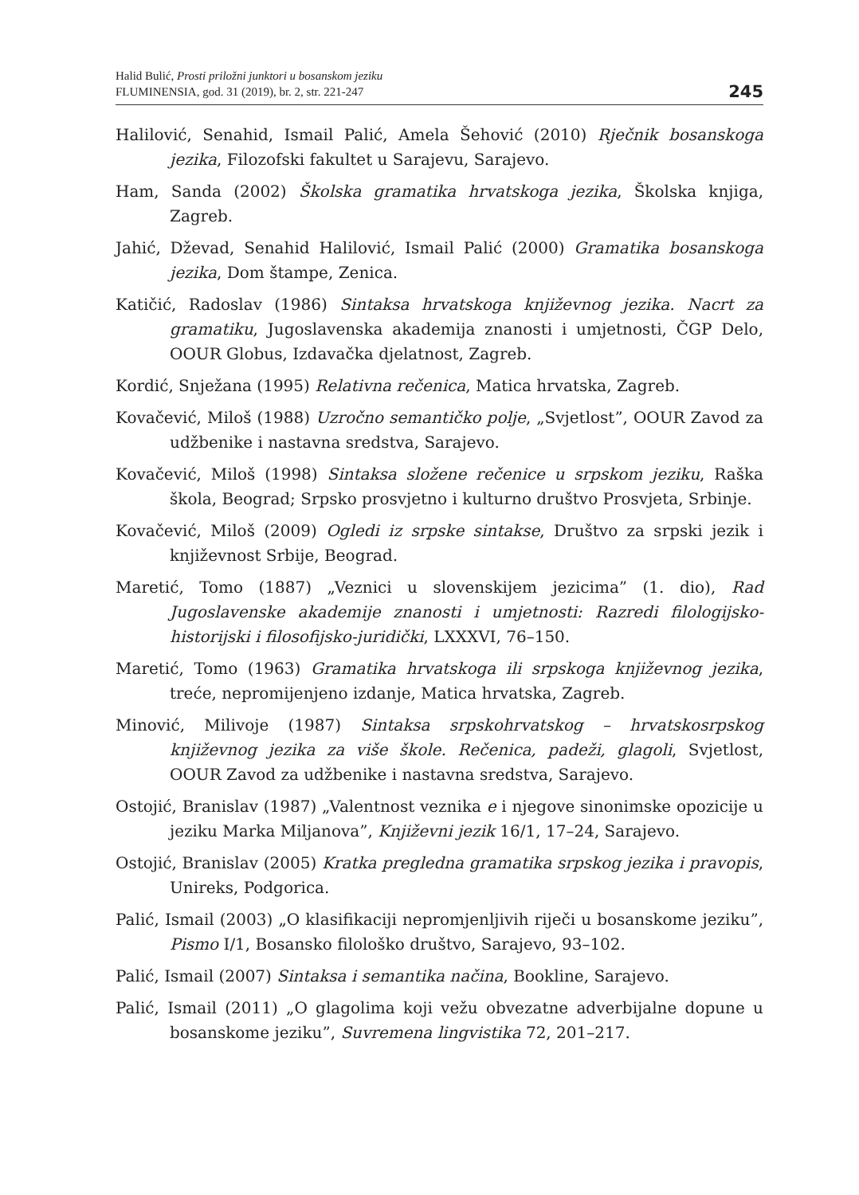Halid Bulić, Prosti priložni junktori u bosanskom jeziku
FLUMINENSIA, god. 31 (2019), br. 2, str. 221-247
245
Halilović, Senahid, Ismail Palić, Amela Šehović (2010) Rječnik bosanskoga jezika, Filozofski fakultet u Sarajevu, Sarajevo.
Ham, Sanda (2002) Školska gramatika hrvatskoga jezika, Školska knjiga, Zagreb.
Jahić, Dževad, Senahid Halilović, Ismail Palić (2000) Gramatika bosanskoga jezika, Dom štampe, Zenica.
Katičić, Radoslav (1986) Sintaksa hrvatskoga književnog jezika. Nacrt za gramatiku, Jugoslavenska akademija znanosti i umjetnosti, ČGP Delo, OOUR Globus, Izdavačka djelatnost, Zagreb.
Kordić, Snježana (1995) Relativna rečenica, Matica hrvatska, Zagreb.
Kovačević, Miloš (1988) Uzročno semantičko polje, „Svjetlost”, OOUR Zavod za udžbenike i nastavna sredstva, Sarajevo.
Kovačević, Miloš (1998) Sintaksa složene rečenice u srpskom jeziku, Raška škola, Beograd; Srpsko prosvjetno i kulturno društvo Prosvjeta, Srbinje.
Kovačević, Miloš (2009) Ogledi iz srpske sintakse, Društvo za srpski jezik i književnost Srbije, Beograd.
Maretić, Tomo (1887) „Veznici u slovenskijem jezicima” (1. dio), Rad Jugoslavenske akademije znanosti i umjetnosti: Razredi filologijsko-historijski i filosofijsko-juridički, LXXXVI, 76–150.
Maretić, Tomo (1963) Gramatika hrvatskoga ili srpskoga književnog jezika, treće, nepromijenjeno izdanje, Matica hrvatska, Zagreb.
Minović, Milivoje (1987) Sintaksa srpskohrvatskog – hrvatskosrpskog književnog jezika za više škole. Rečenica, padeži, glagoli, Svjetlost, OOUR Zavod za udžbenike i nastavna sredstva, Sarajevo.
Ostojić, Branislav (1987) „Valentnost veznika e i njegove sinonimske opozicije u jeziku Marka Miljanova”, Književni jezik 16/1, 17–24, Sarajevo.
Ostojić, Branislav (2005) Kratka pregledna gramatika srpskog jezika i pravopis, Unireks, Podgorica.
Palić, Ismail (2003) „O klasifikaciji nepromjenljivih riječi u bosanskome jeziku”, Pismo I/1, Bosansko filološko društvo, Sarajevo, 93–102.
Palić, Ismail (2007) Sintaksa i semantika načina, Bookline, Sarajevo.
Palić, Ismail (2011) „O glagolima koji vežu obvezatne adverbijalne dopune u bosanskome jeziku”, Suvremena lingvistika 72, 201–217.